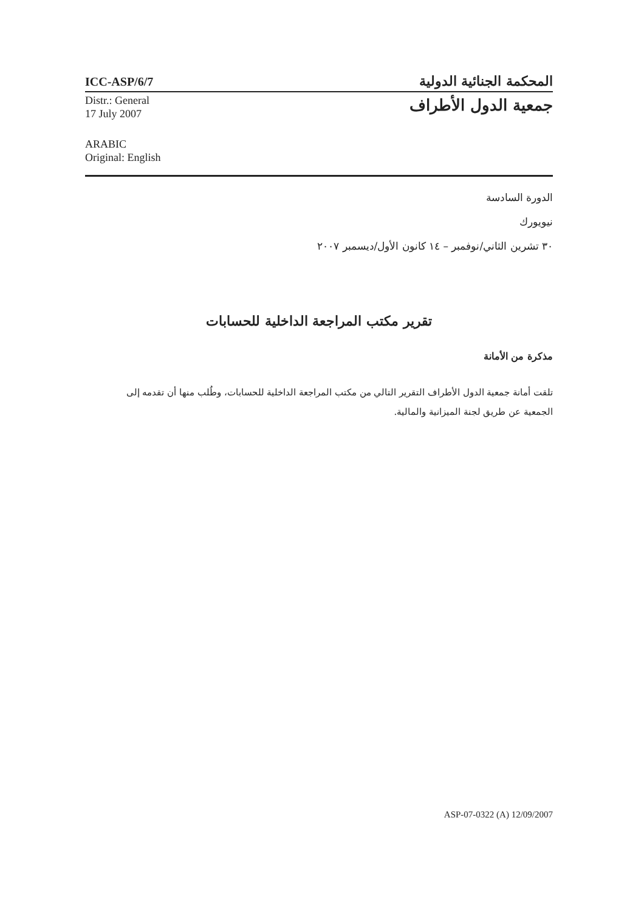ICC-ASP/6/7
المحكمة الجنائية الدولية
Distr.: General
17 July 2007
ARABIC
Original: English
جمعية الدول الأطراف
الدورة السادسة
نيويورك
٣٠ تشرين الثاني/نوفمبر – ١٤ كانون الأول/ديسمبر ٢٠٠٧
تقرير مكتب المراجعة الداخلية للحسابات
مذكرة من الأمانة
تلقت أمانة جمعية الدول الأطراف التقرير التالي من مكتب المراجعة الداخلية للحسابات، وطُلب منها أن تقدمه إلى الجمعية عن طريق لجنة الميزانية والمالية.
ASP-07-0322 (A) 12/09/2007